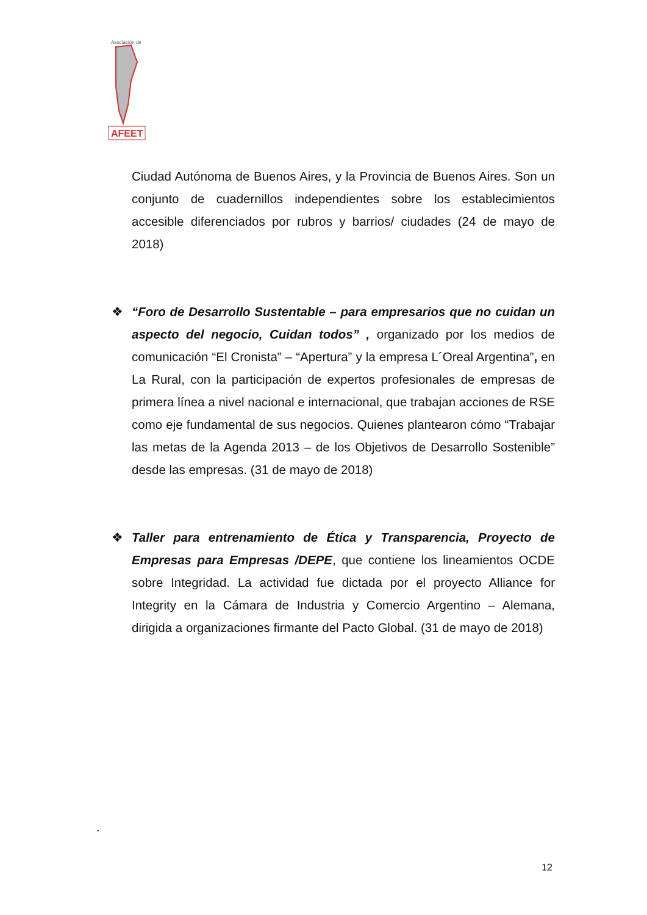AFEET
Asociación de
Ciudad Autónoma de Buenos Aires, y la Provincia de Buenos Aires. Son un conjunto de cuadernillos independientes sobre los establecimientos accesible diferenciados por rubros y barrios/ ciudades (24 de mayo de 2018)
❖
“Foro de Desarrollo Sustentable – para empresarios que no cuidan un aspecto del negocio, Cuidan todos” , organizado por los medios de comunicación “El Cronista” – “Apertura” y la empresa L´Oreal Argentina”, en La Rural, con la participación de expertos profesionales de empresas de primera línea a nivel nacional e internacional, que trabajan acciones de RSE como eje fundamental de sus negocios. Quienes plantearon cómo “Trabajar las metas de la Agenda 2013 – de los Objetivos de Desarrollo Sostenible” desde las empresas. (31 de mayo de 2018)
❖
Taller para entrenamiento de Ética y Transparencia, Proyecto de Empresas para Empresas /DEPE, que contiene los lineamientos OCDE sobre Integridad. La actividad fue dictada por el proyecto Alliance for Integrity en la Cámara de Industria y Comercio Argentino – Alemana, dirigida a organizaciones firmante del Pacto Global. (31 de mayo de 2018)
.
12